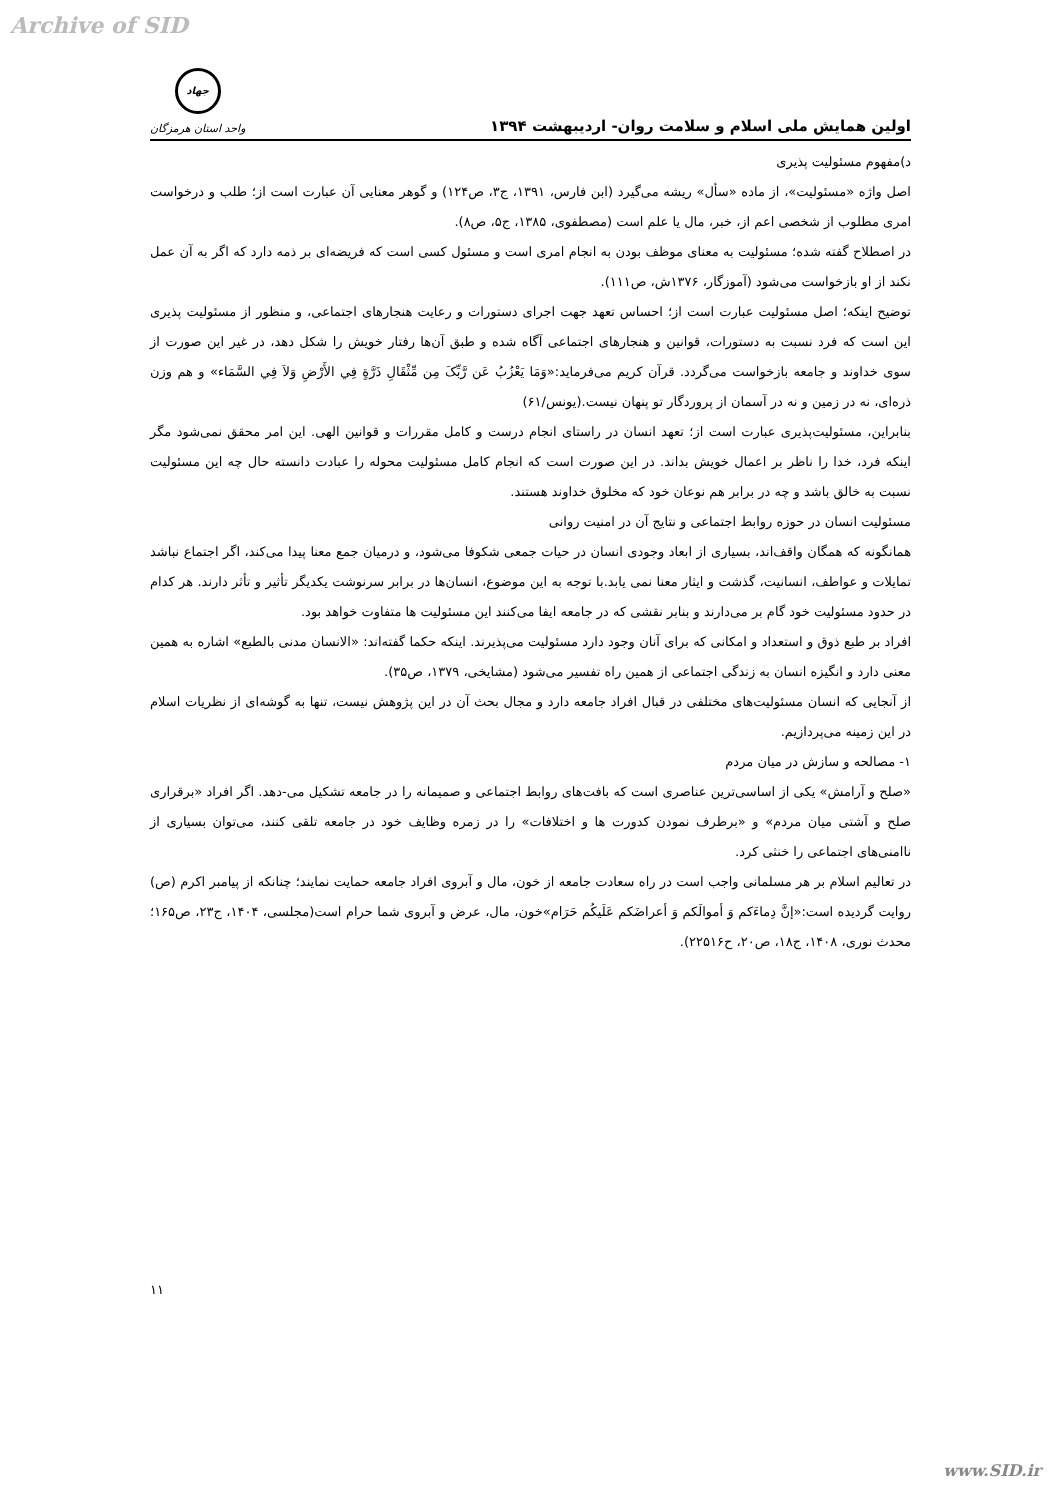Archive of SID
اولین همایش ملی اسلام و سلامت روان- اردیبهشت ۱۳۹۴
جهاد
واحد استان هرمزگان
د)مفهوم مسئولیت پذیری
اصل واژه «مسئولیت»، از ماده «سأل» ریشه می‌گیرد (ابن فارس، ۱۳۹۱، ج۳، ص۱۲۴) و گوهر معنایی آن عبارت است از؛ طلب و درخواست امری مطلوب از شخصی اعم از، خبر، مال یا علم است (مصطفوی، ۱۳۸۵، ج۵، ص۸).
در اصطلاح گفته شده؛ مسئولیت به معنای موظف بودن به انجام امری است و مسئول کسی است که فریضه‌ای بر ذمه دارد که اگر به آن عمل نکند از او بازخواست می‌شود (آموزگار، ۱۳۷۶ش، ص۱۱۱).
توضیح اینکه؛ اصل مسئولیت عبارت است از؛ احساس تعهد جهت اجرای دستورات و رعایت هنجارهای اجتماعی، و منظور از مسئولیت پذیری این است که فرد نسبت به دستورات، قوانین و هنجارهای اجتماعی آگاه شده و طبق آن‌ها رفتار خویش را شکل دهد، در غیر این صورت از سوی خداوند و جامعه بازخواست می‌گردد. قرآن کریم می‌فرماید:«وَمَا یَعْزُبُ عَن رَّبِّکَ مِن مِّثْقَالِ ذَرَّةٍ فِي الأَرْضِ وَلاَ فِي السَّمَاء» و هم وزن ذره‌ای، نه در زمین و نه در آسمان از پروردگار تو پنهان نیست.(یونس/۶۱)
بنابراین، مسئولیت‌پذیری عبارت است از؛ تعهد انسان در راستای انجام درست و کامل مقررات و قوانین الهی. این امر محقق نمی‌شود مگر اینکه فرد، خدا را ناظر بر اعمال خویش بداند. در این صورت است که انجام کامل مسئولیت محوله را عبادت دانسته حال چه این مسئولیت نسبت به خالق باشد و چه در برابر هم نوعان خود که مخلوق خداوند هستند.
مسئولیت انسان در حوزه روابط اجتماعی و نتایج آن در امنیت روانی
همانگونه که همگان واقف‌اند، بسیاری از ابعاد وجودی انسان در حیات جمعی شکوفا می‌شود، و درمیان جمع معنا پیدا می‌کند، اگر اجتماع نباشد تمایلات و عواطف، انسانیت، گذشت و ایثار معنا نمی یابد.با توجه به این موضوع، انسان‌ها در برابر سرنوشت یکدیگر تأثیر و تأثر دارند. هر کدام در حدود مسئولیت خود گام بر می‌دارند و بنابر نقشی که در جامعه ایفا می‌کنند این مسئولیت ها متفاوت خواهد بود.
افراد بر طبع ذوق و استعداد و امکانی که برای آنان وجود دارد مسئولیت می‌پذیرند. اینکه حکما گفته‌اند: «الانسان مدنی بالطبع» اشاره به همین معنی دارد و انگیزه انسان به زندگی اجتماعی از همین راه تفسیر می‌شود (مشایخی، ۱۳۷۹، ص۳۵).
از آنجایی که انسان مسئولیت‌های مختلفی در قبال افراد جامعه دارد و مجال بحث آن در این پژوهش نیست، تنها به گوشه‌ای از نظریات اسلام در این زمینه می‌پردازیم.
۱- مصالحه و سازش در میان مردم
«صلح و آرامش» یکی از اساسی‌ترین عناصری است که بافت‌های روابط اجتماعی و صمیمانه را در جامعه تشکیل می-دهد. اگر افراد «برقراری صلح و آشتی میان مردم» و «برطرف نمودن کدورت ها و اختلافات» را در زمره وظایف خود در جامعه تلقی کنند، می‌توان بسیاری از ناامنی‌های اجتماعی را خنثی کرد.
در تعالیم اسلام بر هر مسلمانی واجب است در راه سعادت جامعه از خون، مال و آبروی افراد جامعه حمایت نمایند؛ چنانکه از پیامبر اکرم (ص) روایت گردیده است:«إنَّ دِماءَکم وَ أموالَکم وَ أعراضَکم عَلَیکُم حَرَام»خون، مال، عرض و آبروی شما حرام است(مجلسی، ۱۴۰۴، ج۲۳، ص۱۶۵؛ محدث نوری، ۱۴۰۸، ج۱۸، ص۲۰، ح۲۲۵۱۶).
۱۱
www.SID.ir